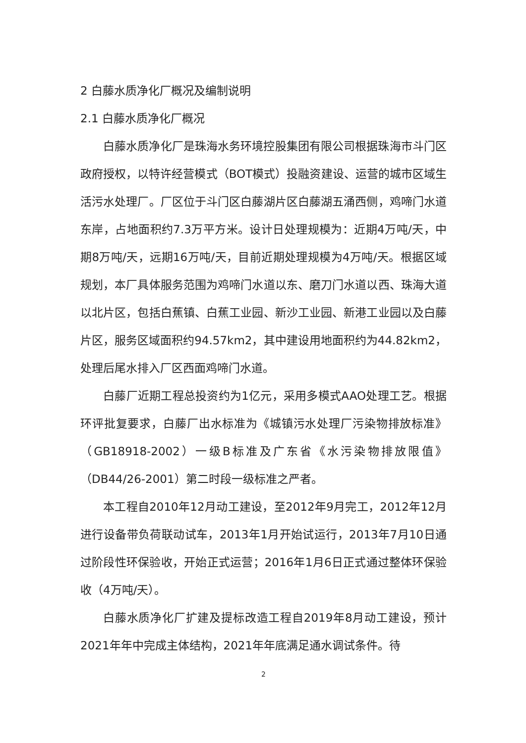2 白藤水质净化厂概况及编制说明
2.1 白藤水质净化厂概况
白藤水质净化厂是珠海水务环境控股集团有限公司根据珠海市斗门区政府授权，以特许经营模式（BOT模式）投融资建设、运营的城市区域生活污水处理厂。厂区位于斗门区白藤湖片区白藤湖五涌西侧，鸡啼门水道东岸，占地面积约7.3万平方米。设计日处理规模为：近期4万吨/天，中期8万吨/天，远期16万吨/天，目前近期处理规模为4万吨/天。根据区域规划，本厂具体服务范围为鸡啼门水道以东、磨刀门水道以西、珠海大道以北片区，包括白蕉镇、白蕉工业园、新沙工业园、新港工业园以及白藤片区，服务区域面积约94.57km2，其中建设用地面积约为44.82km2，处理后尾水排入厂区西面鸡啼门水道。
白藤厂近期工程总投资约为1亿元，采用多模式AAO处理工艺。根据环评批复要求，白藤厂出水标准为《城镇污水处理厂污染物排放标准》（GB18918-2002）一级B标准及广东省《水污染物排放限值》（DB44/26-2001）第二时段一级标准之严者。
本工程自2010年12月动工建设，至2012年9月完工，2012年12月进行设备带负荷联动试车，2013年1月开始试运行，2013年7月10日通过阶段性环保验收，开始正式运营；2016年1月6日正式通过整体环保验收（4万吨/天）。
白藤水质净化厂扩建及提标改造工程自2019年8月动工建设，预计2021年年中完成主体结构，2021年年底满足通水调试条件。待
2